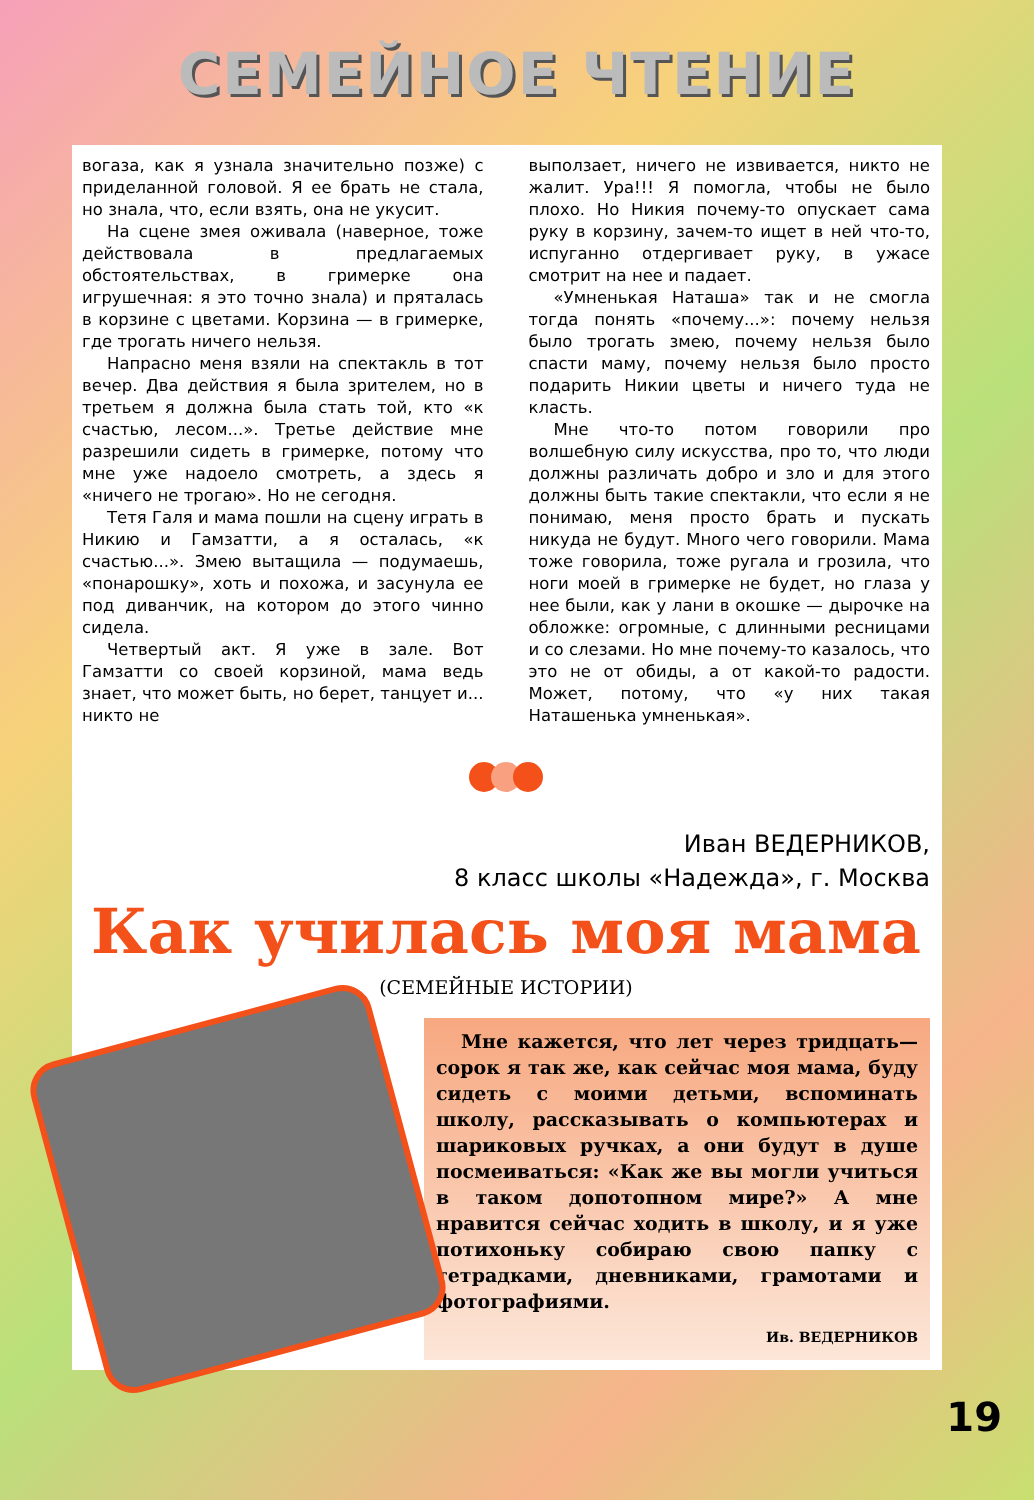СЕМЕЙНОЕ ЧТЕНИЕ
вогаза, как я узнала значительно позже) с приделанной головой. Я ее брать не стала, но знала, что, если взять, она не укусит.
На сцене змея оживала (наверное, тоже действовала в предлагаемых обстоятельствах, в гримерке она игрушечная: я это точно знала) и пряталась в корзине с цветами. Корзина — в гримерке, где трогать ничего нельзя.
Напрасно меня взяли на спектакль в тот вечер. Два действия я была зрителем, но в третьем я должна была стать той, кто «к счастью, лесом...». Третье действие мне разрешили сидеть в гримерке, потому что мне уже надоело смотреть, а здесь я «ничего не трогаю». Но не сегодня.
Тетя Галя и мама пошли на сцену играть в Никию и Гамзатти, а я осталась, «к счастью...». Змею вытащила — подумаешь, «понарошку», хоть и похожа, и засунула ее под диванчик, на котором до этого чинно сидела.
Четвертый акт. Я уже в зале. Вот Гамзатти со своей корзиной, мама ведь знает, что может быть, но берет, танцует и... никто не
выползает, ничего не извивается, никто не жалит. Ура!!! Я помогла, чтобы не было плохо. Но Никия почему-то опускает сама руку в корзину, зачем-то ищет в ней что-то, испуганно отдергивает руку, в ужасе смотрит на нее и падает.
«Умненькая Наташа» так и не смогла тогда понять «почему...»: почему нельзя было трогать змею, почему нельзя было спасти маму, почему нельзя было просто подарить Никии цветы и ничего туда не класть.
Мне что-то потом говорили про волшебную силу искусства, про то, что люди должны различать добро и зло и для этого должны быть такие спектакли, что если я не понимаю, меня просто брать и пускать никуда не будут. Много чего говорили. Мама тоже говорила, тоже ругала и грозила, что ноги моей в гримерке не будет, но глаза у нее были, как у лани в окошке — дырочке на обложке: огромные, с длинными ресницами и со слезами. Но мне почему-то казалось, что это не от обиды, а от какой-то радости. Может, потому, что «у них такая Наташенька умненькая».
Иван ВЕДЕРНИКОВ,
8 класс школы «Надежда», г. Москва
Как училась моя мама
(СЕМЕЙНЫЕ ИСТОРИИ)
Мне кажется, что лет через тридцать—сорок я так же, как сейчас моя мама, буду сидеть с моими детьми, вспоминать школу, рассказывать о компьютерах и шариковых ручках, а они будут в душе посмеиваться: «Как же вы могли учиться в таком допотопном мире?» А мне нравится сейчас ходить в школу, и я уже потихоньку собираю свою папку с тетрадками, дневниками, грамотами и фотографиями.
Ив. ВЕДЕРНИКОВ
19